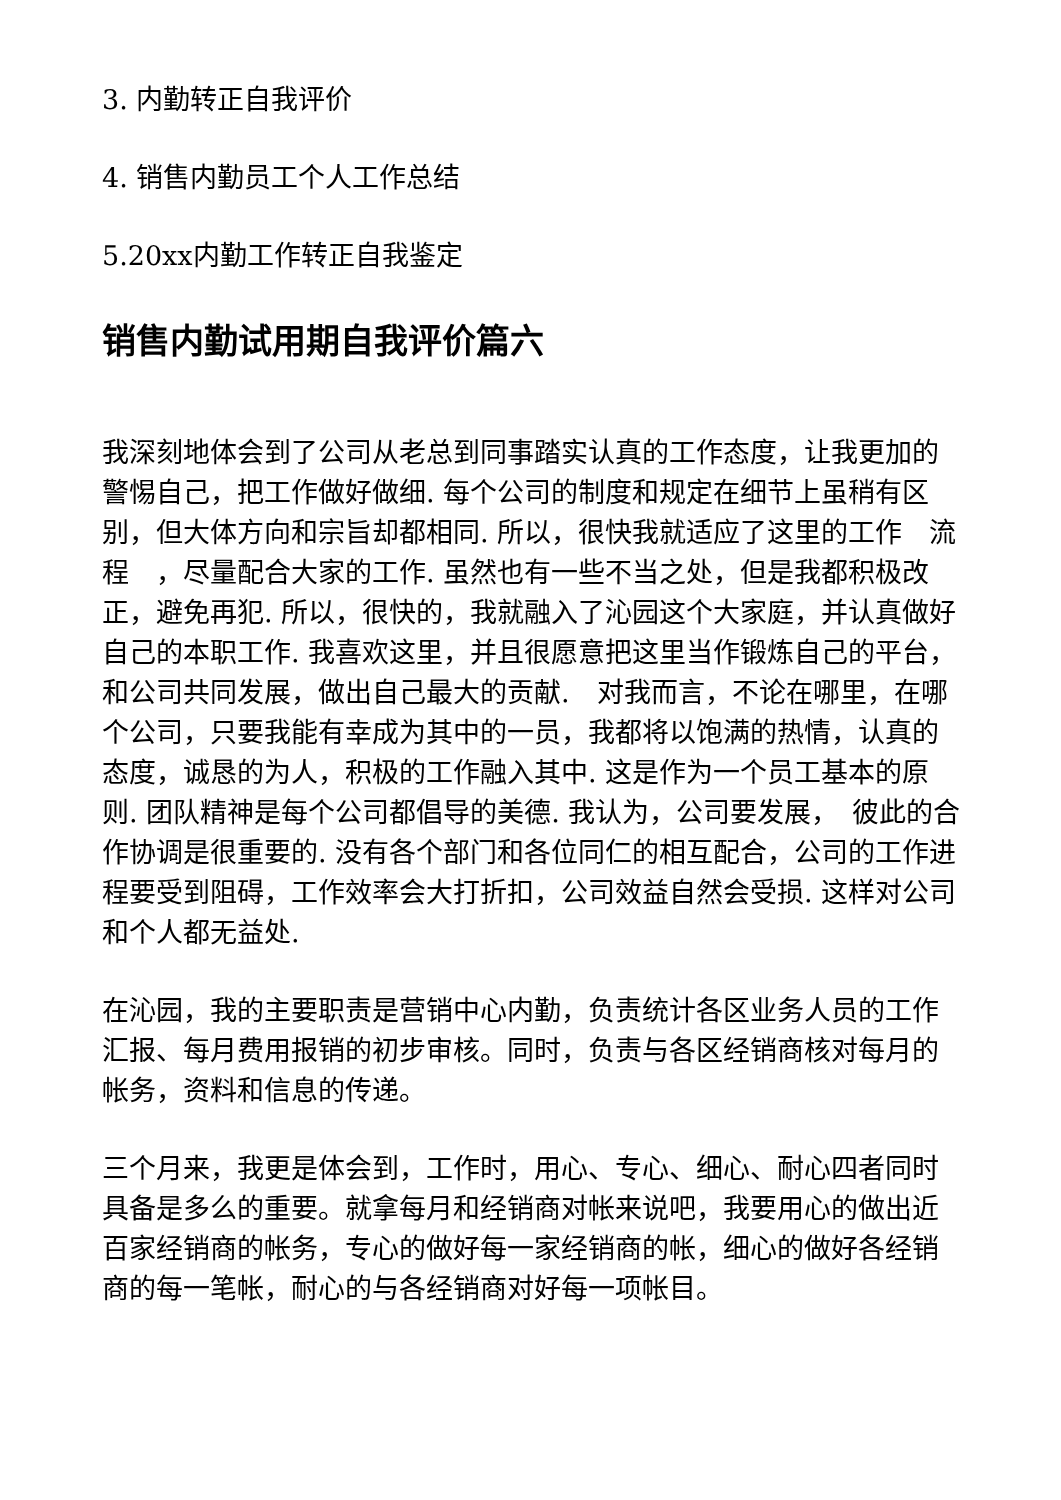3. 内勤转正自我评价
4. 销售内勤员工个人工作总结
5.20xx内勤工作转正自我鉴定
销售内勤试用期自我评价篇六
我深刻地体会到了公司从老总到同事踏实认真的工作态度，让我更加的警惕自己，把工作做好做细. 每个公司的制度和规定在细节上虽稍有区别，但大体方向和宗旨却都相同. 所以，很快我就适应了这里的工作　流程　，尽量配合大家的工作. 虽然也有一些不当之处，但是我都积极改正，避免再犯. 所以，很快的，我就融入了沁园这个大家庭，并认真做好自己的本职工作. 我喜欢这里，并且很愿意把这里当作锻炼自己的平台，和公司共同发展，做出自己最大的贡献.　对我而言，不论在哪里，在哪个公司，只要我能有幸成为其中的一员，我都将以饱满的热情，认真的态度，诚恳的为人，积极的工作融入其中. 这是作为一个员工基本的原则. 团队精神是每个公司都倡导的美德. 我认为，公司要发展，　彼此的合作协调是很重要的. 没有各个部门和各位同仁的相互配合，公司的工作进程要受到阻碍，工作效率会大打折扣，公司效益自然会受损. 这样对公司和个人都无益处.
在沁园，我的主要职责是营销中心内勤，负责统计各区业务人员的工作汇报、每月费用报销的初步审核。同时，负责与各区经销商核对每月的帐务，资料和信息的传递。
三个月来，我更是体会到，工作时，用心、专心、细心、耐心四者同时具备是多么的重要。就拿每月和经销商对帐来说吧，我要用心的做出近百家经销商的帐务，专心的做好每一家经销商的帐，细心的做好各经销商的每一笔帐，耐心的与各经销商对好每一项帐目。